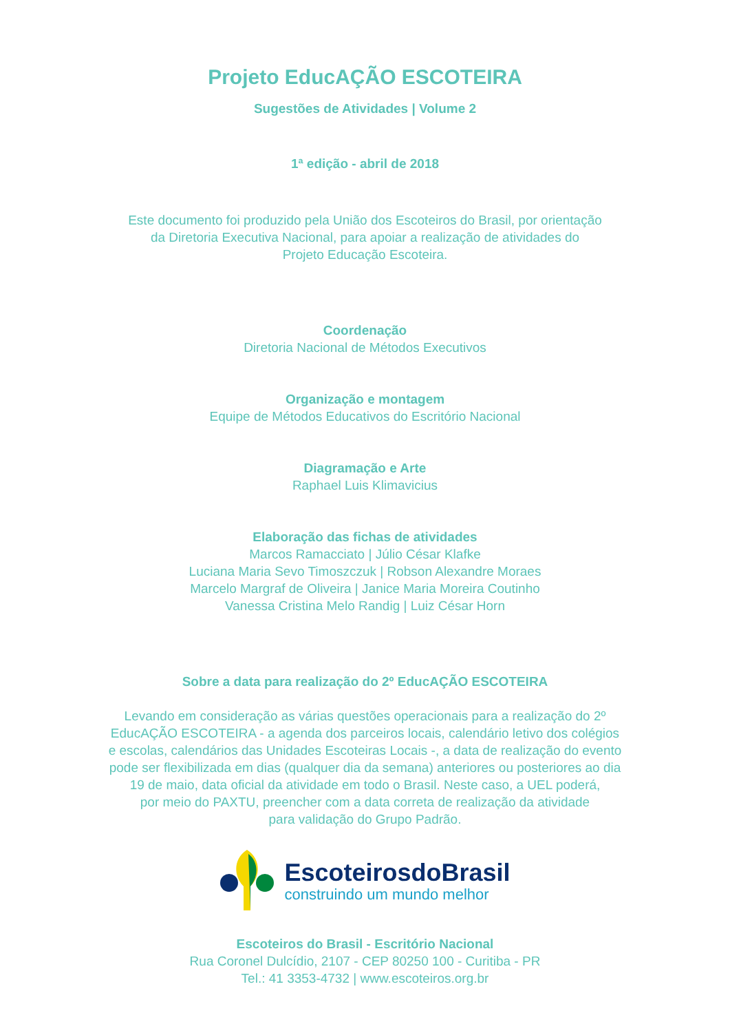Projeto EducAÇÃO ESCOTEIRA
Sugestões de Atividades | Volume 2
1ª edição - abril de 2018
Este documento foi produzido pela União dos Escoteiros do Brasil, por orientação
da Diretoria Executiva Nacional, para apoiar a realização de atividades do
Projeto Educação Escoteira.
Coordenação
Diretoria Nacional de Métodos Executivos
Organização e montagem
Equipe de Métodos Educativos do Escritório Nacional
Diagramação e Arte
Raphael Luis Klimavicius
Elaboração das fichas de atividades
Marcos Ramacciato | Júlio César Klafke
Luciana Maria Sevo Timoszczuk | Robson Alexandre Moraes
Marcelo Margraf de Oliveira | Janice Maria Moreira Coutinho
Vanessa Cristina Melo Randig | Luiz César Horn
Sobre a data para realização do 2º EducAÇÃO ESCOTEIRA
Levando em consideração as várias questões operacionais para a realização do 2º
EducAÇÃO ESCOTEIRA - a agenda dos parceiros locais, calendário letivo dos colégios
e escolas, calendários das Unidades Escoteiras Locais -, a data de realização do evento
pode ser flexibilizada em dias (qualquer dia da semana) anteriores ou posteriores ao dia
19 de maio, data oficial da atividade em todo o Brasil. Neste caso, a UEL poderá,
por meio do PAXTU, preencher com a data correta de realização da atividade
para validação do Grupo Padrão.
EscoteirosdoBrasil
construindo um mundo melhor
Escoteiros do Brasil - Escritório Nacional
Rua Coronel Dulcídio, 2107 - CEP 80250 100 - Curitiba - PR
Tel.: 41 3353-4732 | www.escoteiros.org.br